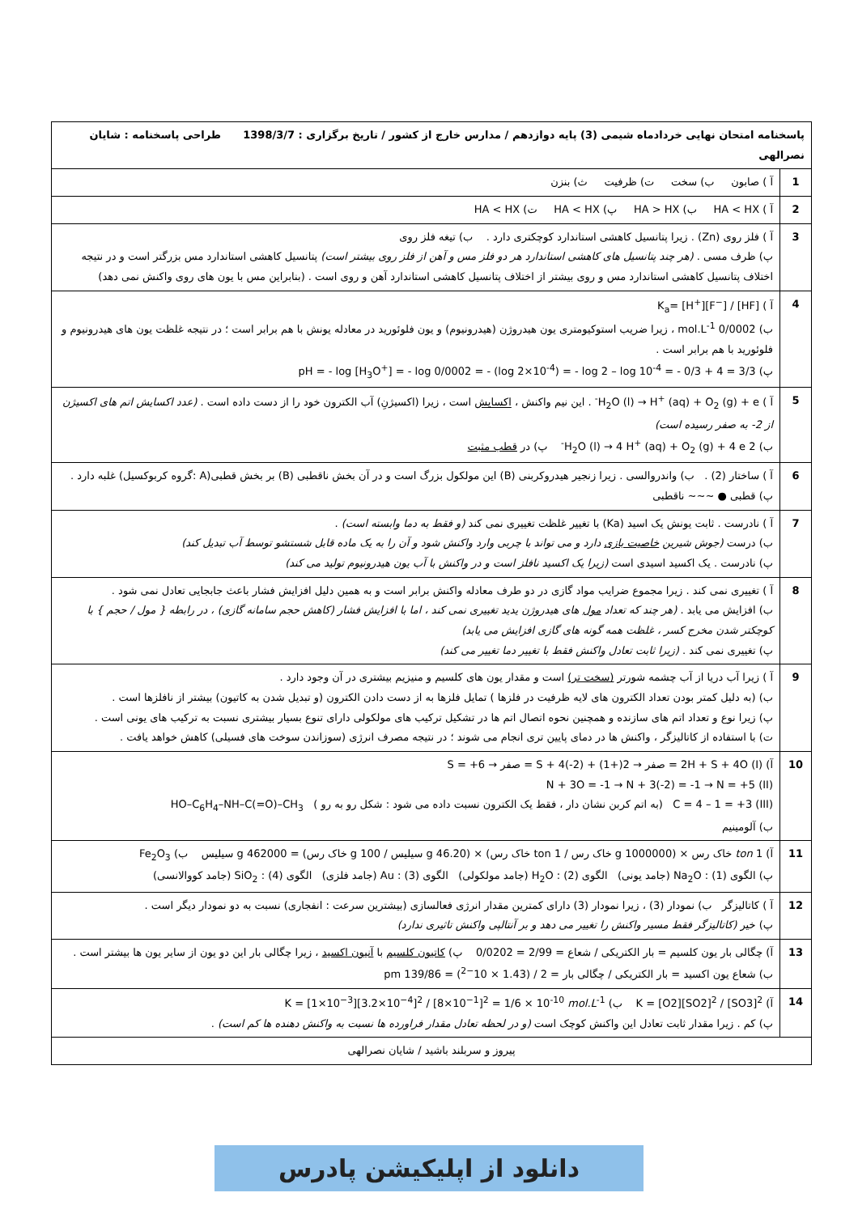| پاسخنامه امتحان نهایی خردادماه شیمی (3) پایه دوازدهم / مدارس خارج از کشور / تاریخ برگزاری : 1398/3/7 طراحی پاسخنامه : شایان نصرالهی | |
| --- | --- |
| 1 | آ ) صابون ب) سخت ت) ظرفیت ث) بنزن |
| 2 | آ ) HA < HX ب) HA > HX پ) HA < HX ت) HA < HX |
| 3 | آ ) فلز روی (Zn) . زیرا پتانسیل کاهشی استاندارد کوچکتری دارد . ب) تیغه فلز روی پ) ظرف مسی . (هر چند پتانسیل های کاهشی استاندارد هر دو فلز مس و آهن از فلز روی بیشتر است) پتانسیل کاهشی استاندارد مس بزرگتر است و در نتیجه اختلاف پتانسیل کاهشی استاندارد مس و روی بیشتر از اختلاف پتانسیل کاهشی استاندارد آهن و روی است . (بنابراین مس با یون های روی واکنش نمی دهد) |
| 4 | آ ) K<sub>a</sub>= [H<sup>+</sup>][F<sup>−</sup>] / [HF] ب) 0/0002 mol.L<sup>-1</sup> ، زیرا ضریب استوکیومتری یون هیدروژن (هیدرونیوم) و یون فلوئورید در معادله یونش با هم برابر است ؛ در نتیجه غلظت یون های هیدرونیوم و فلوئورید با هم برابر است . پ) pH = - log [H<sub>3</sub>O<sup>+</sup>] = - log 0/0002 = - (log 2×10<sup>-4</sup>) = - log 2 – log 10<sup>-4</sup> = - 0/3 + 4 = 3/3 |
| 5 | آ ) H<sub>2</sub>O (l) → H<sup>+</sup> (aq) + O<sub>2</sub> (g) + e<sup>-</sup> . این نیم واکنش ، اکسایش است ، زیرا (اکسیژنِ) آب الکترون خود را از دست داده است . (عدد اکسایش اتم های اکسیژن از 2- به صفر رسیده است) ب) 2 H<sub>2</sub>O (l) → 4 H<sup>+</sup> (aq) + O<sub>2</sub> (g) + 4 e<sup>-</sup> پ) در قطب مثبت |
| 6 | آ ) ساختار (2) . ب) واندروالسی . زیرا زنجیر هیدروکربنی (B) این مولکول بزرگ است و در آن بخش ناقطبی (B) بر بخش قطبی(A :گروه کربوکسیل) غلبه دارد . پ) قطبی ● ~~~ ناقطبی |
| 7 | آ ) نادرست . ثابت یونش یک اسید (Ka) با تغییر غلظت تغییری نمی کند (و فقط به دما وابسته است) . ب) درست (جوش شیرین خاصیت بازی دارد و می تواند با چربی وارد واکنش شود و آن را به یک ماده قابل شستشو توسط آب تبدیل کند) پ) نادرست . یک اکسید اسیدی است (زیرا یک اکسید نافلز است و در واکنش با آب یون هیدرونیوم تولید می کند) |
| 8 | آ ) تغییری نمی کند . زیرا مجموع ضرایب مواد گازی در دو طرف معادله واکنش برابر است و به همین دلیل افزایش فشار باعث جابجایی تعادل نمی شود . ب) افزایش می یابد . (هر چند که تعداد مول های هیدروژن یدید تغییری نمی کند ، اما با افزایش فشار (کاهش حجم سامانه گازی) ، در رابطه { مول / حجم } با کوچکتر شدن مخرج کسر ، غلظت همه گونه های گازی افزایش می یابد) پ) تغییری نمی کند . (زیرا ثابت تعادل واکنش فقط با تغییر دما تغییر می کند) |
| 9 | آ ) زیرا آب دریا از آب چشمه شورتر (سخت تر) است و مقدار یون های کلسیم و منیزیم بیشتری در آن وجود دارد . ب) (به دلیل کمتر بودن تعداد الکترون های لایه ظرفیت در فلزها ) تمایل فلزها به از دست دادن الکترون (و تبدیل شدن به کاتیون) بیشتر از نافلزها است . پ) زیرا نوع و تعداد اتم های سازنده و همچنین نحوه اتصال اتم ها در تشکیل ترکیب های مولکولی دارای تنوع بسیار بیشتری نسبت به ترکیب های یونی است . ت) با استفاده از کاتالیزگر ، واکنش ها در دمای پایین تری انجام می شوند ؛ در نتیجه مصرف انرژی (سوزاندن سوخت های فسیلی) کاهش خواهد یافت . |
| 10 | آ) (I) 2H + S + 4O = صفر → 2(+1) + S + 4(-2) = صفر → S = +6 (II) N + 3O = -1 → N + 3(-2) = -1 → N = +5 (III) C = 4 – 1 = +3 (به اتم کربن نشان دار ، فقط یک الکترون نسبت داده می شود : شکل رو به رو ) HO–C<sub>6</sub>H<sub>4</sub>–NH–C(=O)–CH<sub>3</sub> ب) آلومینیم |
| 11 | آ) 1 ton خاک رس × (1000000 g خاک رس / 1 ton خاک رس) × (46.20 g سیلیس / 100 g خاک رس) = 462000 g سیلیس ب) Fe<sub>2</sub>O<sub>3</sub> پ) الگوی (1) : Na<sub>2</sub>O (جامد یونی) الگوی (2) : H<sub>2</sub>O (جامد مولکولی) الگوی (3) : Au (جامد فلزی) الگوی (4) : SiO<sub>2</sub> (جامد کووالانسی) |
| 12 | آ ) کاتالیزگر ب) نمودار (3) ، زیرا نمودار (3) دارای کمترین مقدار انرژی فعالسازی (بیشترین سرعت : انفجاری) نسبت به دو نمودار دیگر است . پ) خیر (کاتالیزگر فقط مسیر واکنش را تغییر می دهد و بر آنتالپی واکنش تاثیری ندارد) |
| 13 | آ) چگالی بار یون کلسیم = بار الکتریکی / شعاع = 2/99 = 0/0202 پ) کاتیون کلسیم با آنیون اکسید ، زیرا چگالی بار این دو یون از سایر یون ها بیشتر است . ب) شعاع یون اکسید = بار الکتریکی / چگالی بار = 2 / (1.43 × 10<sup>−2</sup>) = 139/86 pm |
| 14 | آ) K = [O2][SO2]<sup>2</sup> / [SO3]<sup>2</sup> ب) K = [1×10<sup>−3</sup>][3.2×10<sup>−4</sup>]<sup>2</sup> / [8×10<sup>−1</sup>]<sup>2</sup> = 1/6 × 10<sup>-10</sup> mol.L<sup>-1</sup> پ) کم . زیرا مقدار ثابت تعادل این واکنش کوچک است (و در لحظه تعادل مقدار فراورده ها نسبت به واکنش دهنده ها کم است) . |
| پیروز و سربلند باشید / شایان نصرالهی | |
دانلود از اپلیکیشن پادرس